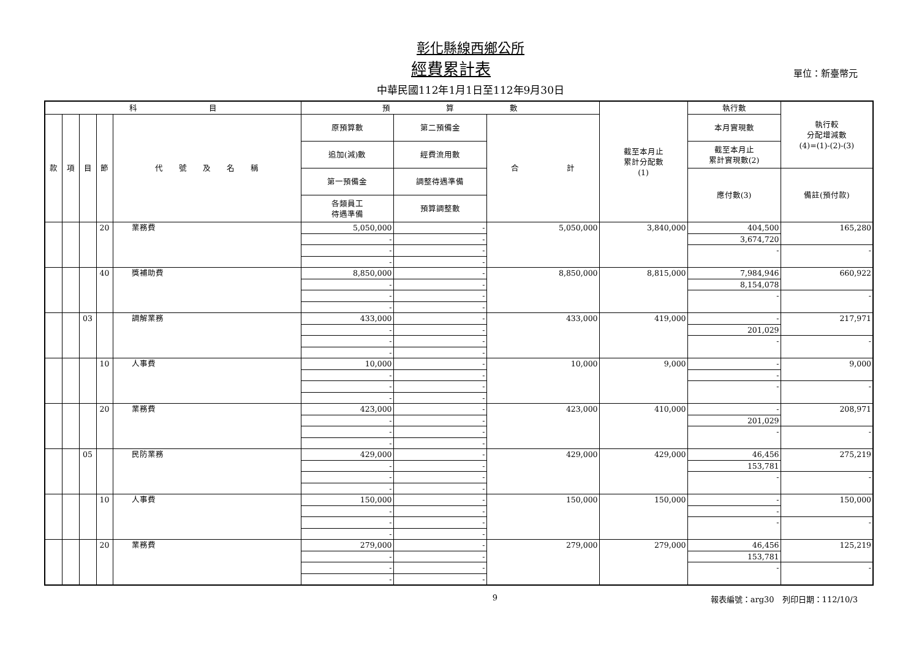彰化縣線西鄉公所
經費累計表
單位：新臺幣元
中華民國112年1月1日至112年9月30日
| 科 目 | | | | | 預 算 數 | | | 截至本月止 累計分配數 (1) | 執行數 | 執行較 分配增減數 (4)=(1)-(2)-(3) |
| --- | --- | --- | --- | --- | --- | --- | --- | --- | --- | --- |
| 款 | 項 | 目 | 節 | 代 號 及 名 稱 | 原預算數 | 第二預備金 | 合 計 | | 本月實現數 | |
| | | | | | 追加(減)數 | 經費流用數 | | | 截至本月止 累計實現數(2) | |
| | | | | | 第一預備金 | 調整待遇準備 | | | 應付數(3) | 備註(預付款) |
| | | | | | 各類員工 待遇準備 | 預算調整數 | | | | |
| | | | 20 | 業務費 | 5,050,000 | - | 5,050,000 | 3,840,000 | 404,500 | 165,280 |
| | | | | | - | - | | | 3,674,720 | |
| | | | | | - | - | | | - | - |
| | | | | | - | - | | | | |
| | | | 40 | 獎補助費 | 8,850,000 | - | 8,850,000 | 8,815,000 | 7,984,946 | 660,922 |
| | | | | | - | - | | | 8,154,078 | |
| | | | | | - | - | | | - | - |
| | | | | | - | - | | | | |
| | | 03 | | 調解業務 | 433,000 | - | 433,000 | 419,000 | - | 217,971 |
| | | | | | - | - | | | 201,029 | |
| | | | | | - | - | | | - | - |
| | | | | | - | - | | | | |
| | | | 10 | 人事費 | 10,000 | - | 10,000 | 9,000 | - | 9,000 |
| | | | | | - | - | | | - | |
| | | | | | - | - | | | - | - |
| | | | | | - | - | | | | |
| | | | 20 | 業務費 | 423,000 | - | 423,000 | 410,000 | - | 208,971 |
| | | | | | - | - | | | 201,029 | |
| | | | | | - | - | | | - | - |
| | | | | | - | - | | | | |
| | | 05 | | 民防業務 | 429,000 | - | 429,000 | 429,000 | 46,456 | 275,219 |
| | | | | | - | - | | | 153,781 | |
| | | | | | - | - | | | - | - |
| | | | | | - | - | | | | |
| | | | 10 | 人事費 | 150,000 | - | 150,000 | 150,000 | - | 150,000 |
| | | | | | - | - | | | - | |
| | | | | | - | - | | | - | - |
| | | | | | - | - | | | | |
| | | | 20 | 業務費 | 279,000 | - | 279,000 | 279,000 | 46,456 | 125,219 |
| | | | | | - | - | | | 153,781 | |
| | | | | | - | - | | | - | - |
| | | | | | - | - | | | | |
9 報表編號：arg30　列印日期：112/10/3